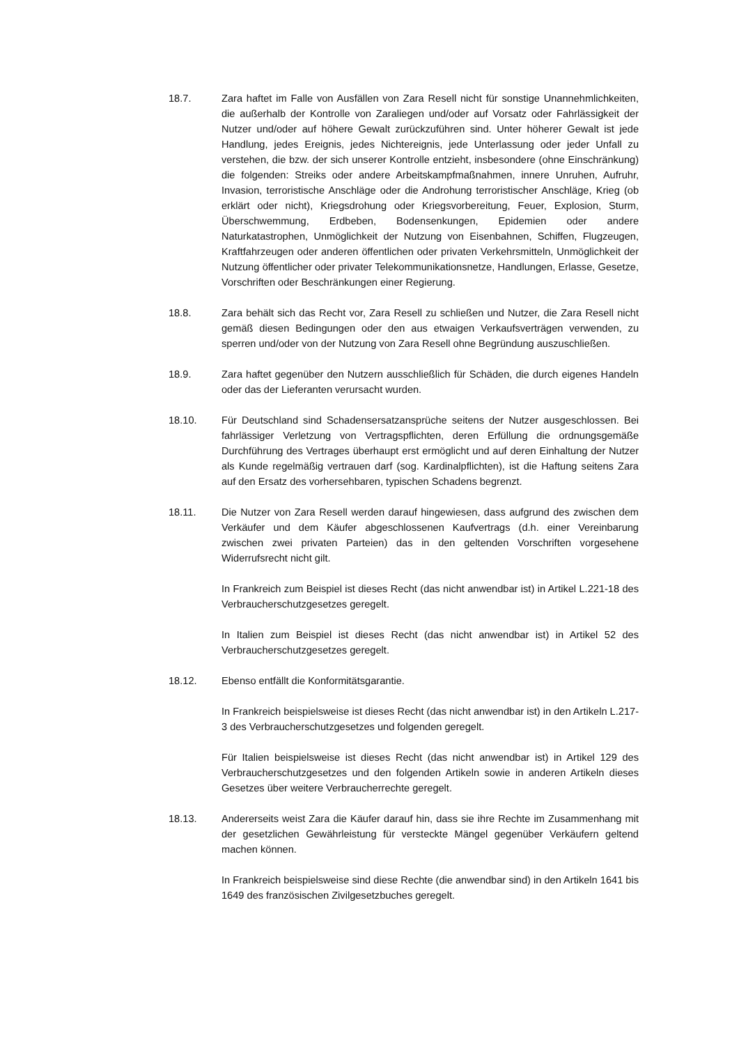18.7. Zara haftet im Falle von Ausfällen von Zara Resell nicht für sonstige Unannehmlichkeiten, die außerhalb der Kontrolle von Zaraliegen und/oder auf Vorsatz oder Fahrlässigkeit der Nutzer und/oder auf höhere Gewalt zurückzuführen sind. Unter höherer Gewalt ist jede Handlung, jedes Ereignis, jedes Nichtereignis, jede Unterlassung oder jeder Unfall zu verstehen, die bzw. der sich unserer Kontrolle entzieht, insbesondere (ohne Einschränkung) die folgenden: Streiks oder andere Arbeitskampfmaßnahmen, innere Unruhen, Aufruhr, Invasion, terroristische Anschläge oder die Androhung terroristischer Anschläge, Krieg (ob erklärt oder nicht), Kriegsdrohung oder Kriegsvorbereitung, Feuer, Explosion, Sturm, Überschwemmung, Erdbeben, Bodensenkungen, Epidemien oder andere Naturkatastrophen, Unmöglichkeit der Nutzung von Eisenbahnen, Schiffen, Flugzeugen, Kraftfahrzeugen oder anderen öffentlichen oder privaten Verkehrsmitteln, Unmöglichkeit der Nutzung öffentlicher oder privater Telekommunikationsnetze, Handlungen, Erlasse, Gesetze, Vorschriften oder Beschränkungen einer Regierung.
18.8. Zara behält sich das Recht vor, Zara Resell zu schließen und Nutzer, die Zara Resell nicht gemäß diesen Bedingungen oder den aus etwaigen Verkaufsverträgen verwenden, zu sperren und/oder von der Nutzung von Zara Resell ohne Begründung auszuschließen.
18.9. Zara haftet gegenüber den Nutzern ausschließlich für Schäden, die durch eigenes Handeln oder das der Lieferanten verursacht wurden.
18.10. Für Deutschland sind Schadensersatzansprüche seitens der Nutzer ausgeschlossen. Bei fahrlässiger Verletzung von Vertragspflichten, deren Erfüllung die ordnungsgemäße Durchführung des Vertrages überhaupt erst ermöglicht und auf deren Einhaltung der Nutzer als Kunde regelmäßig vertrauen darf (sog. Kardinalpflichten), ist die Haftung seitens Zara auf den Ersatz des vorhersehbaren, typischen Schadens begrenzt.
18.11. Die Nutzer von Zara Resell werden darauf hingewiesen, dass aufgrund des zwischen dem Verkäufer und dem Käufer abgeschlossenen Kaufvertrags (d.h. einer Vereinbarung zwischen zwei privaten Parteien) das in den geltenden Vorschriften vorgesehene Widerrufsrecht nicht gilt.
In Frankreich zum Beispiel ist dieses Recht (das nicht anwendbar ist) in Artikel L.221-18 des Verbraucherschutzgesetzes geregelt.
In Italien zum Beispiel ist dieses Recht (das nicht anwendbar ist) in Artikel 52 des Verbraucherschutzgesetzes geregelt.
18.12. Ebenso entfällt die Konformitätsgarantie.
In Frankreich beispielsweise ist dieses Recht (das nicht anwendbar ist) in den Artikeln L.217-3 des Verbraucherschutzgesetzes und folgenden geregelt.
Für Italien beispielsweise ist dieses Recht (das nicht anwendbar ist) in Artikel 129 des Verbraucherschutzgesetzes und den folgenden Artikeln sowie in anderen Artikeln dieses Gesetzes über weitere Verbraucherrechte geregelt.
18.13. Andererseits weist Zara die Käufer darauf hin, dass sie ihre Rechte im Zusammenhang mit der gesetzlichen Gewährleistung für versteckte Mängel gegenüber Verkäufern geltend machen können.
In Frankreich beispielsweise sind diese Rechte (die anwendbar sind) in den Artikeln 1641 bis 1649 des französischen Zivilgesetzbuches geregelt.